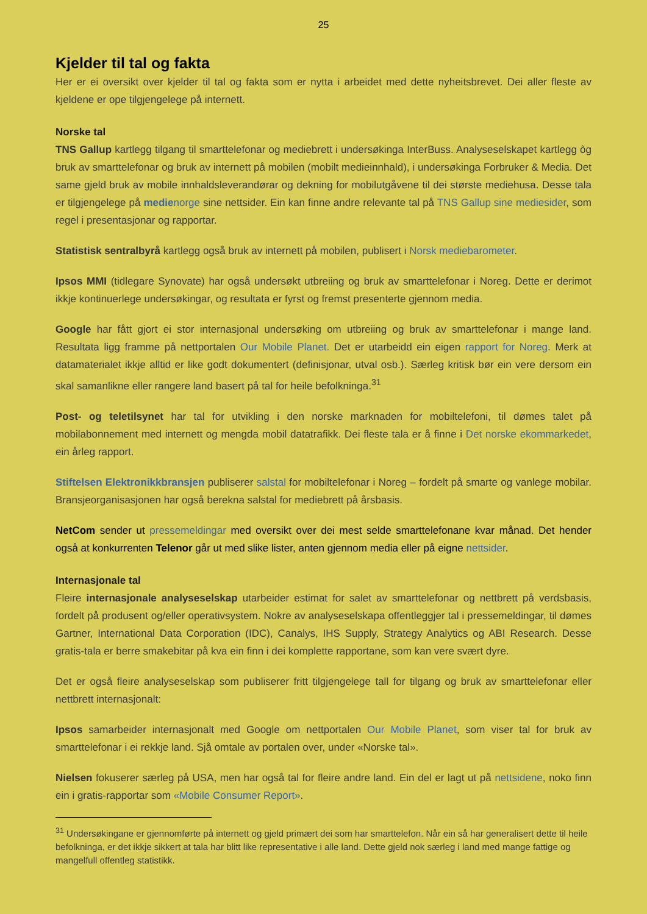25
Kjelder til tal og fakta
Her er ei oversikt over kjelder til tal og fakta som er nytta i arbeidet med dette nyheitsbrevet. Dei aller fleste av kjeldene er ope tilgjengelege på internett.
Norske tal
TNS Gallup kartlegg tilgang til smarttelefonar og mediebrett i undersøkinga InterBuss. Analyseselskapet kartlegg òg bruk av smarttelefonar og bruk av internett på mobilen (mobilt medieinnhald), i undersøkinga Forbruker & Media. Det same gjeld bruk av mobile innhaldsleverandørar og dekning for mobilutgåvene til dei største mediehusa. Desse tala er tilgjengelege på medienorge sine nettsider. Ein kan finne andre relevante tal på TNS Gallup sine mediesider, som regel i presentasjonar og rapportar.
Statistisk sentralbyrå kartlegg også bruk av internett på mobilen, publisert i Norsk mediebarometer.
Ipsos MMI (tidlegare Synovate) har også undersøkt utbreiing og bruk av smarttelefonar i Noreg. Dette er derimot ikkje kontinuerlege undersøkingar, og resultata er fyrst og fremst presenterte gjennom media.
Google har fått gjort ei stor internasjonal undersøking om utbreiing og bruk av smarttelefonar i mange land. Resultata ligg framme på nettportalen Our Mobile Planet. Det er utarbeidd ein eigen rapport for Noreg. Merk at datamaterialet ikkje alltid er like godt dokumentert (definisjonar, utval osb.). Særleg kritisk bør ein vere dersom ein skal samanlikne eller rangere land basert på tal for heile befolkninga.<sup>31</sup>
Post- og teletilsynet har tal for utvikling i den norske marknaden for mobiltelefoni, til dømes talet på mobilabonnement med internett og mengda mobil datatrafikk. Dei fleste tala er å finne i Det norske ekommarkedet, ein årleg rapport.
Stiftelsen Elektronikkbransjen publiserer salstal for mobiltelefonar i Noreg – fordelt på smarte og vanlege mobilar. Bransjeorganisasjonen har også berekna salstal for mediebrett på årsbasis.
NetCom sender ut pressemeldingar med oversikt over dei mest selde smarttelefonane kvar månad. Det hender også at konkurrenten Telenor går ut med slike lister, anten gjennom media eller på eigne nettsider.
Internasjonale tal
Fleire internasjonale analyseselskap utarbeider estimat for salet av smarttelefonar og nettbrett på verdsbasis, fordelt på produsent og/eller operativsystem. Nokre av analyseselskapa offentleggjer tal i pressemeldingar, til dømes Gartner, International Data Corporation (IDC), Canalys, IHS Supply, Strategy Analytics og ABI Research. Desse gratis-tala er berre smakebitar på kva ein finn i dei komplette rapportane, som kan vere svært dyre.
Det er også fleire analyseselskap som publiserer fritt tilgjengelege tall for tilgang og bruk av smarttelefonar eller nettbrett internasjonalt:
Ipsos samarbeider internasjonalt med Google om nettportalen Our Mobile Planet, som viser tal for bruk av smarttelefonar i ei rekkje land. Sjå omtale av portalen over, under «Norske tal».
Nielsen fokuserer særleg på USA, men har også tal for fleire andre land. Ein del er lagt ut på nettsidene, noko finn ein i gratis-rapportar som «Mobile Consumer Report».
<sup>31</sup> Undersøkingane er gjennomførte på internett og gjeld primært dei som har smarttelefon. Når ein så har generalisert dette til heile befolkninga, er det ikkje sikkert at tala har blitt like representative i alle land. Dette gjeld nok særleg i land med mange fattige og mangelfull offentleg statistikk.